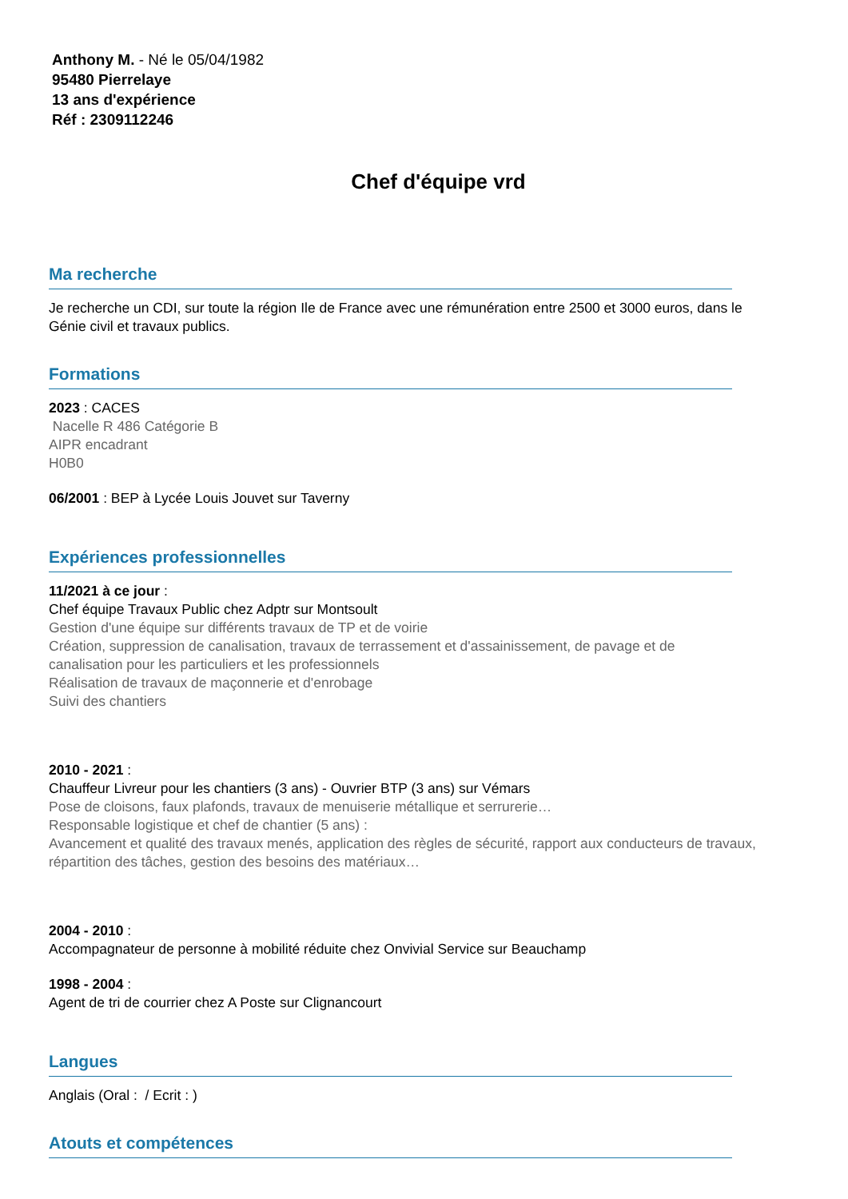Anthony M. - Né le 05/04/1982
95480 Pierrelaye
13 ans d'expérience
Réf : 2309112246
Chef d'équipe vrd
Ma recherche
Je recherche un CDI, sur toute la région Ile de France avec une rémunération entre 2500 et 3000 euros, dans le Génie civil et travaux publics.
Formations
2023 : CACES
Nacelle R 486 Catégorie B
AIPR encadrant
H0B0
06/2001 : BEP à Lycée Louis Jouvet sur Taverny
Expériences professionnelles
11/2021 à ce jour :
Chef équipe Travaux Public chez Adptr sur Montsoult
Gestion d'une équipe sur différents travaux de TP et de voirie
Création, suppression de canalisation, travaux de terrassement et d'assainissement, de pavage et de canalisation pour les particuliers et les professionnels
Réalisation de travaux de maçonnerie et d'enrobage
Suivi des chantiers
2010 - 2021 :
Chauffeur Livreur pour les chantiers (3 ans) - Ouvrier BTP (3 ans) sur Vémars
Pose de cloisons, faux plafonds, travaux de menuiserie métallique et serrurerie…
Responsable logistique et chef de chantier (5 ans) :
Avancement et qualité des travaux menés, application des règles de sécurité, rapport aux conducteurs de travaux, répartition des tâches, gestion des besoins des matériaux…
2004 - 2010 :
Accompagnateur de personne à mobilité réduite chez Onvivial Service sur Beauchamp
1998 - 2004 :
Agent de tri de courrier chez A Poste sur Clignancourt
Langues
Anglais (Oral : / Ecrit : )
Atouts et compétences